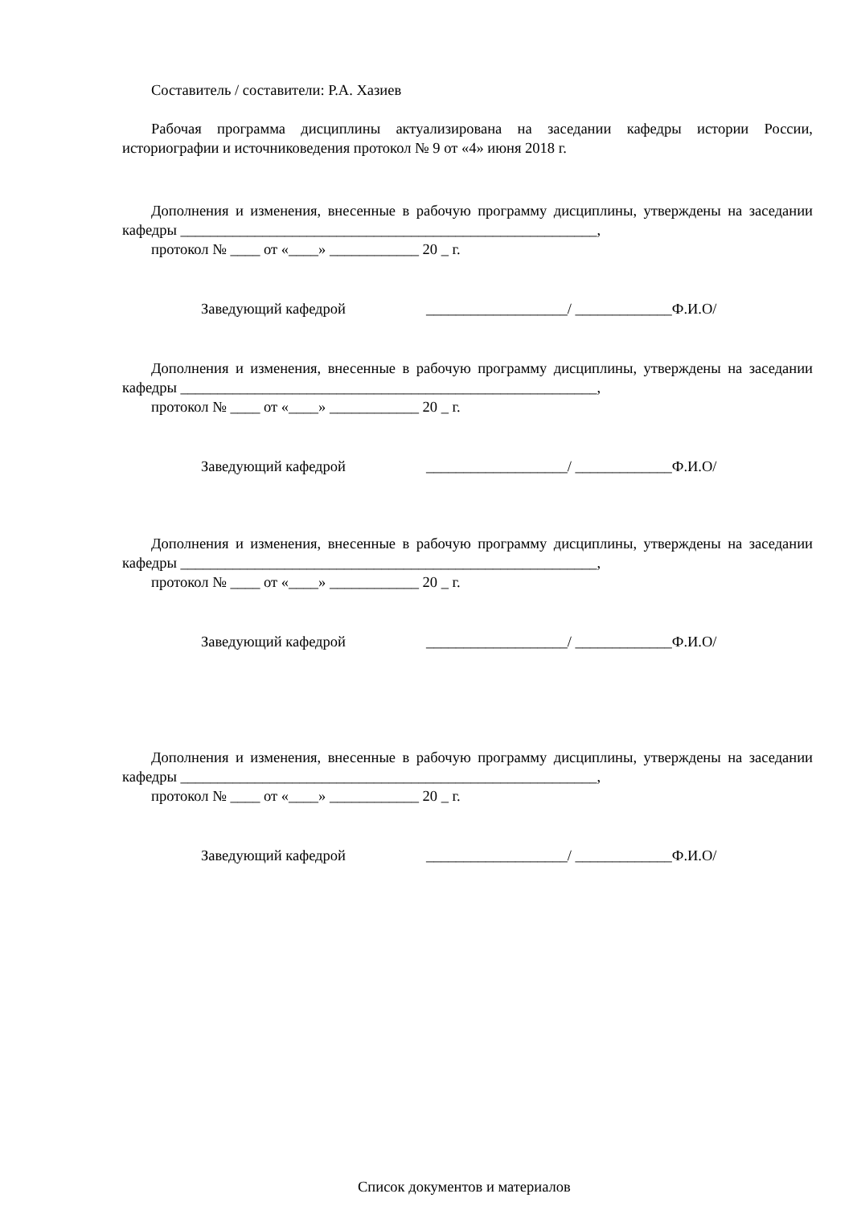Составитель / составители: Р.А. Хазиев
Рабочая программа дисциплины актуализирована на заседании кафедры истории России, историографии и источниковедения протокол № 9 от «4» июня 2018 г.
Дополнения и изменения, внесенные в рабочую программу дисциплины, утверждены на заседании кафедры ________________________________________________________,
протокол № ____ от «____» ____________ 20 _ г.
Заведующий кафедрой ___________________/ _____________Ф.И.О/
Дополнения и изменения, внесенные в рабочую программу дисциплины, утверждены на заседании кафедры ________________________________________________________,
протокол № ____ от «____» ____________ 20 _ г.
Заведующий кафедрой ___________________/ _____________Ф.И.О/
Дополнения и изменения, внесенные в рабочую программу дисциплины, утверждены на заседании кафедры ________________________________________________________,
протокол № ____ от «____» ____________ 20 _ г.
Заведующий кафедрой ___________________/ _____________Ф.И.О/
Дополнения и изменения, внесенные в рабочую программу дисциплины, утверждены на заседании кафедры ________________________________________________________,
протокол № ____ от «____» ____________ 20 _ г.
Заведующий кафедрой ___________________/ _____________Ф.И.О/
Список документов и материалов